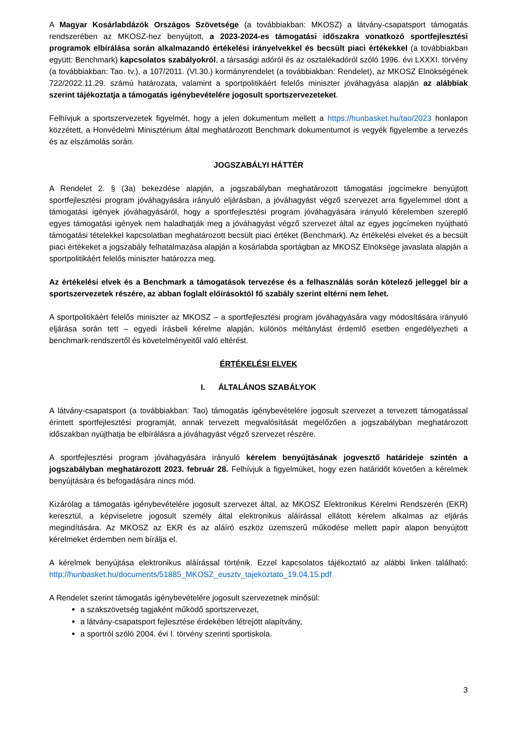A Magyar Kosárlabdázók Országos Szövetsége (a továbbiakban: MKOSZ) a látvány-csapatsport támogatás rendszerében az MKOSZ-hez benyújtott, a 2023-2024-es támogatási időszakra vonatkozó sportfejlesztési programok elbírálása során alkalmazandó értékelési irányelvekkel és becsült piaci értékekkel (a továbbiakban együtt: Benchmark) kapcsolatos szabályokról, a társasági adóról és az osztalékadóról szóló 1996. évi LXXXI. törvény (a továbbiakban: Tao. tv.), a 107/2011. (VI.30.) kormányrendelet (a továbbiakban: Rendelet), az MKOSZ Elnökségének 722/2022.11.29. számú határozata, valamint a sportpolitikáért felelős miniszter jóváhagyása alapján az alábbiak szerint tájékoztatja a támogatás igénybevételére jogosult sportszervezeteket.
Felhívjuk a sportszervezetek figyelmét, hogy a jelen dokumentum mellett a https://hunbasket.hu/tao/2023 honlapon közzétett, a Honvédelmi Minisztérium által meghatározott Benchmark dokumentumot is vegyék figyelembe a tervezés és az elszámolás során.
JOGSZABÁLYI HÁTTÉR
A Rendelet 2. § (3a) bekezdése alapján, a jogszabályban meghatározott támogatási jogcímekre benyújtott sportfejlesztési program jóváhagyására irányuló eljárásban, a jóváhagyást végző szervezet arra figyelemmel dönt a támogatási igények jóváhagyásáról, hogy a sportfejlesztési program jóváhagyására irányuló kérelemben szereplő egyes támogatási igények nem haladhatják meg a jóváhagyást végző szervezet által az egyes jogcímeken nyújtható támogatási tételekkel kapcsolatban meghatározott becsült piaci értéket (Benchmark). Az értékelési elveket és a becsült piaci értékeket a jogszabály felhatalmazása alapján a kosárlabda sportágban az MKOSZ Elnöksége javaslata alapján a sportpolitikáért felelős miniszter határozza meg.
Az értékelési elvek és a Benchmark a támogatások tervezése és a felhasználás során kötelező jelleggel bír a sportszervezetek részére, az abban foglalt előírásoktól fő szabály szerint eltérni nem lehet.
A sportpolitikáért felelős miniszter az MKOSZ – a sportfejlesztési program jóváhagyására vagy módosítására irányuló eljárása során tett – egyedi írásbeli kérelme alapján, különös méltánylást érdemlő esetben engedélyezheti a benchmark-rendszertől és követelményeitől való eltérést.
ÉRTÉKELÉSI ELVEK
I. ÁLTALÁNOS SZABÁLYOK
A látvány-csapatsport (a továbbiakban: Tao) támogatás igénybevételére jogosult szervezet a tervezett támogatással érintett sportfejlesztési programját, annak tervezett megvalósítását megelőzően a jogszabályban meghatározott időszakban nyújthatja be elbírálásra a jóváhagyást végző szervezet részére.
A sportfejlesztési program jóváhagyására irányuló kérelem benyújtásának jogvesztő határideje szintén a jogszabályban meghatározott 2023. február 28. Felhívjuk a figyelmüket, hogy ezen határidőt követően a kérelmek benyújtására és befogadására nincs mód.
Kizárólag a támogatás igénybevételére jogosult szervezet által, az MKOSZ Elektronikus Kérelmi Rendszerén (EKR) keresztül, a képviseletre jogosult személy által elektronikus aláírással ellátott kérelem alkalmas az eljárás megindítására. Az MKOSZ az EKR és az aláíró eszköz üzemszerű működése mellett papír alapon benyújtott kérelmeket érdemben nem bírálja el.
A kérelmek benyújtása elektronikus aláírással történik. Ezzel kapcsolatos tájékoztató az alábbi linken található: http://hunbasket.hu/documents/51885_MKOSZ_eusztv_tajekoztato_19.04.15.pdf
A Rendelet szerint támogatás igénybevételére jogosult szervezetnek minősül:
a szakszövetség tagjaként működő sportszervezet,
a látvány-csapatsport fejlesztése érdekében létrejött alapítvány,
a sportról szóló 2004. évi I. törvény szerinti sportiskola.
3